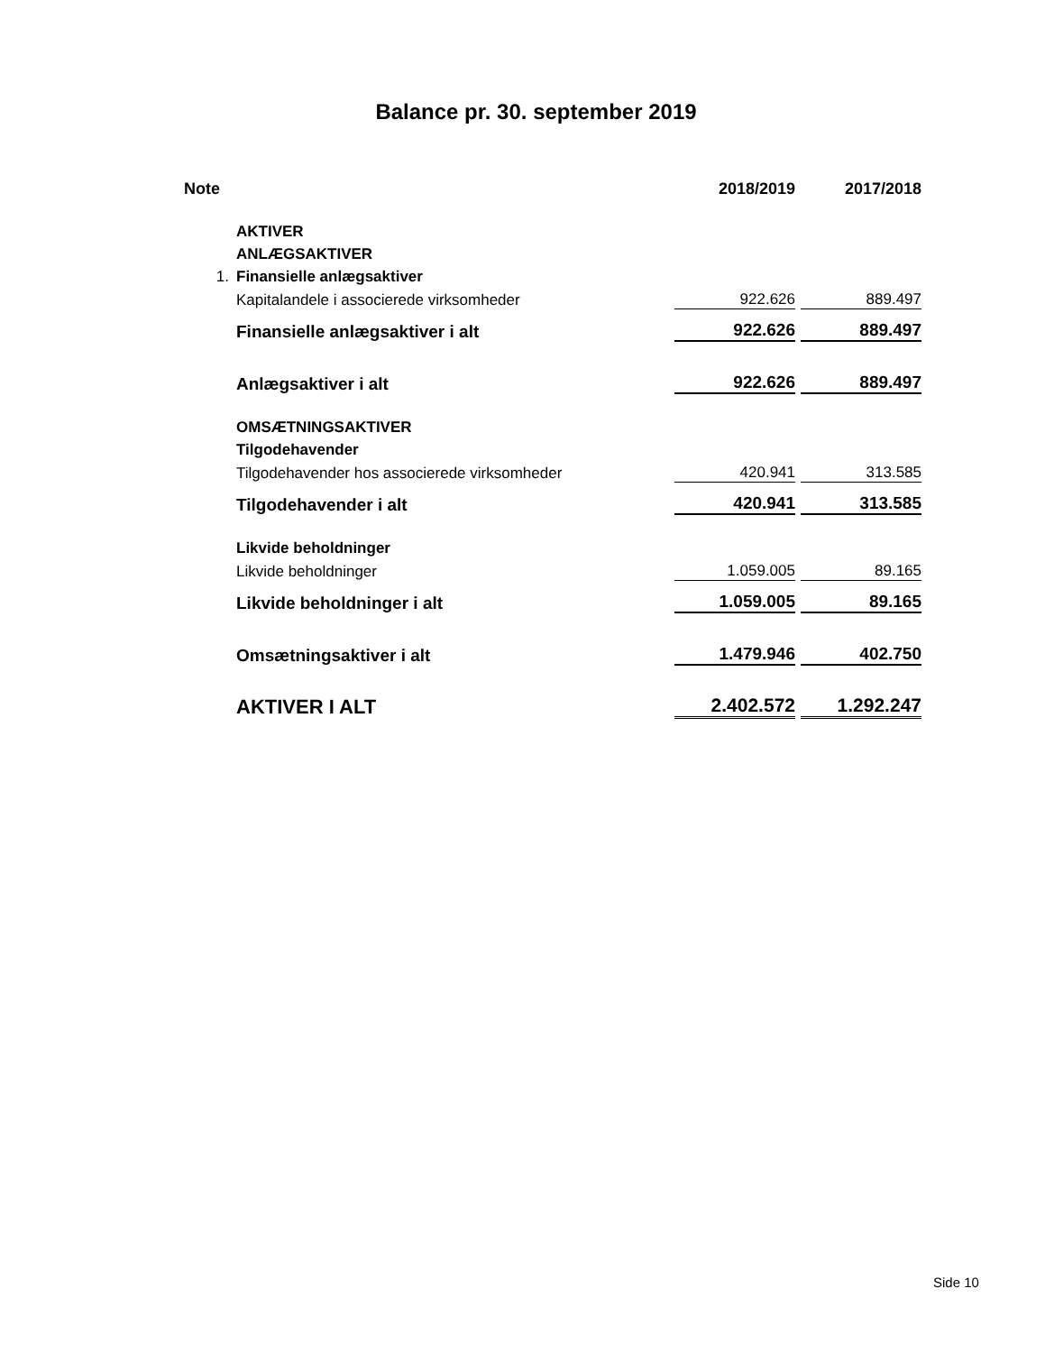Balance pr. 30. september 2019
| Note | | 2018/2019 | 2017/2018 |
| --- | --- | --- | --- |
| | AKTIVER | | |
| | ANLÆGSAKTIVER | | |
| 1. | Finansielle anlægsaktiver | | |
| | Kapitalandele i associerede virksomheder | 922.626 | 889.497 |
| | Finansielle anlægsaktiver i alt | 922.626 | 889.497 |
| | Anlægsaktiver i alt | 922.626 | 889.497 |
| | OMSÆTNINGSAKTIVER | | |
| | Tilgodehavender | | |
| | Tilgodehavender hos associerede virksomheder | 420.941 | 313.585 |
| | Tilgodehavender i alt | 420.941 | 313.585 |
| | Likvide beholdninger | | |
| | Likvide beholdninger | 1.059.005 | 89.165 |
| | Likvide beholdninger i alt | 1.059.005 | 89.165 |
| | Omsætningsaktiver i alt | 1.479.946 | 402.750 |
| | AKTIVER I ALT | 2.402.572 | 1.292.247 |
Side 10